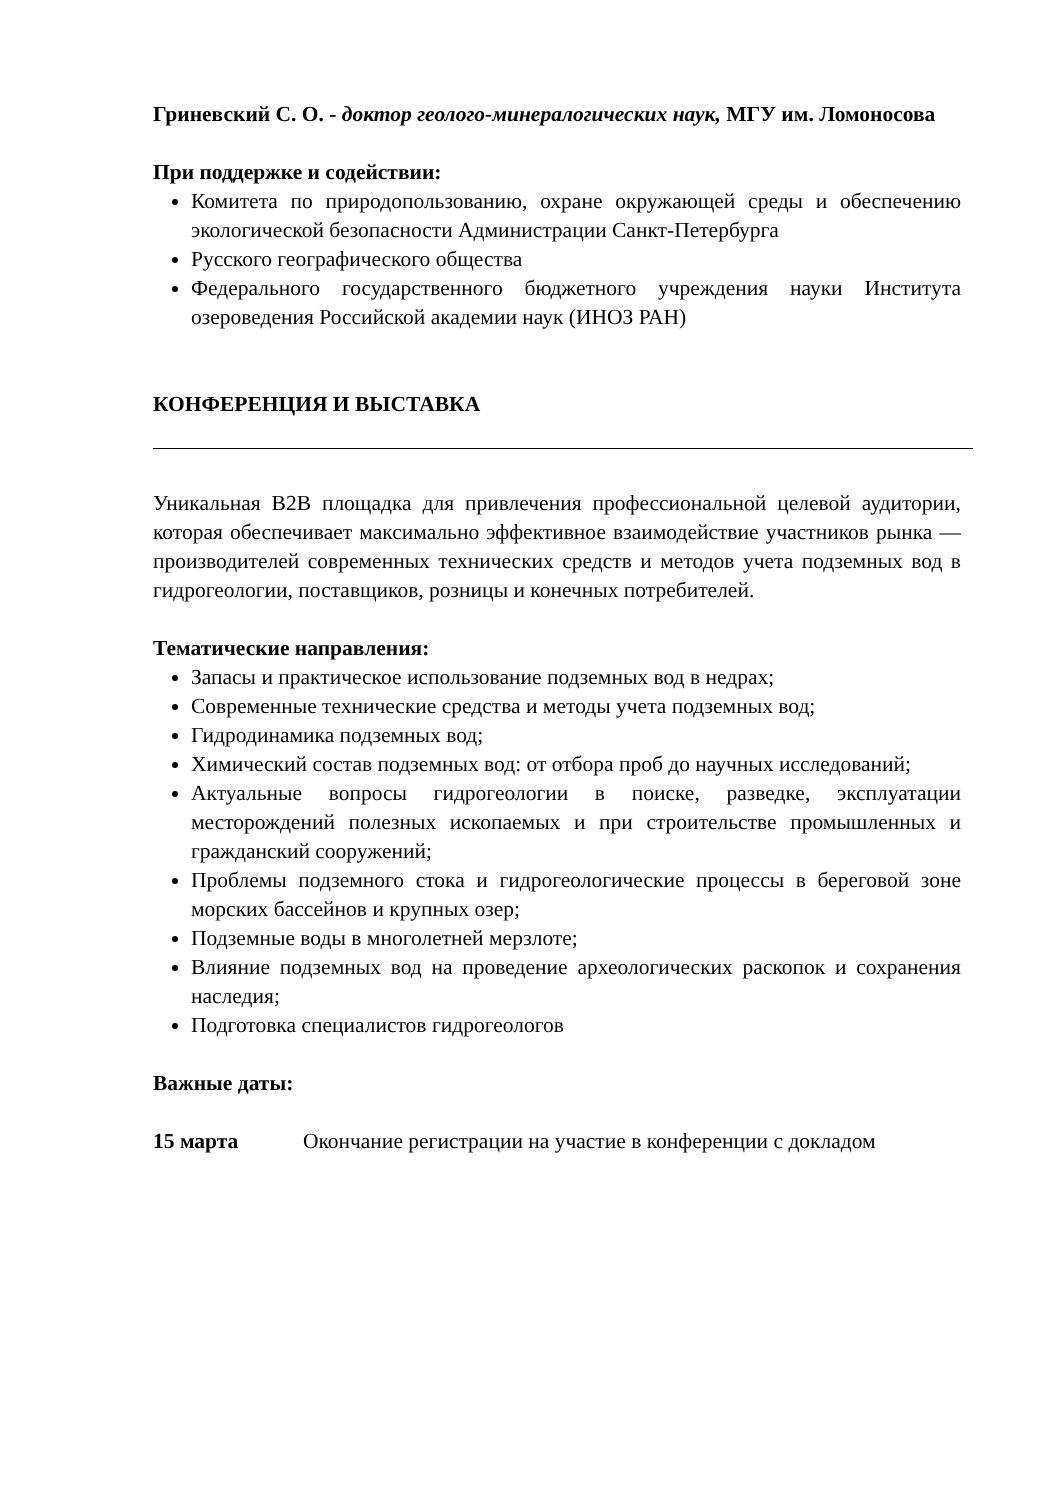Гриневский С. О. - доктор геолого-минералогических наук, МГУ им. Ломоносова
При поддержке и содействии:
Комитета по природопользованию, охране окружающей среды и обеспечению экологической безопасности Администрации Санкт-Петербурга
Русского географического общества
Федерального государственного бюджетного учреждения науки Института озероведения Российской академии наук (ИНОЗ РАН)
КОНФЕРЕНЦИЯ И ВЫСТАВКА
Уникальная B2B площадка для привлечения профессиональной целевой аудитории, которая обеспечивает максимально эффективное взаимодействие участников рынка — производителей современных технических средств и методов учета подземных вод в гидрогеологии, поставщиков, розницы и конечных потребителей.
Тематические направления:
Запасы и практическое использование подземных вод в недрах;
Современные технические средства и методы учета подземных вод;
Гидродинамика подземных вод;
Химический состав подземных вод: от отбора проб до научных исследований;
Актуальные вопросы гидрогеологии в поиске, разведке, эксплуатации месторождений полезных ископаемых и при строительстве промышленных и гражданский сооружений;
Проблемы подземного стока и гидрогеологические процессы в береговой зоне морских бассейнов и крупных озер;
Подземные воды в многолетней мерзлоте;
Влияние подземных вод на проведение археологических раскопок и сохранения наследия;
Подготовка специалистов гидрогеологов
Важные даты:
15 марта Окончание регистрации на участие в конференции с докладом